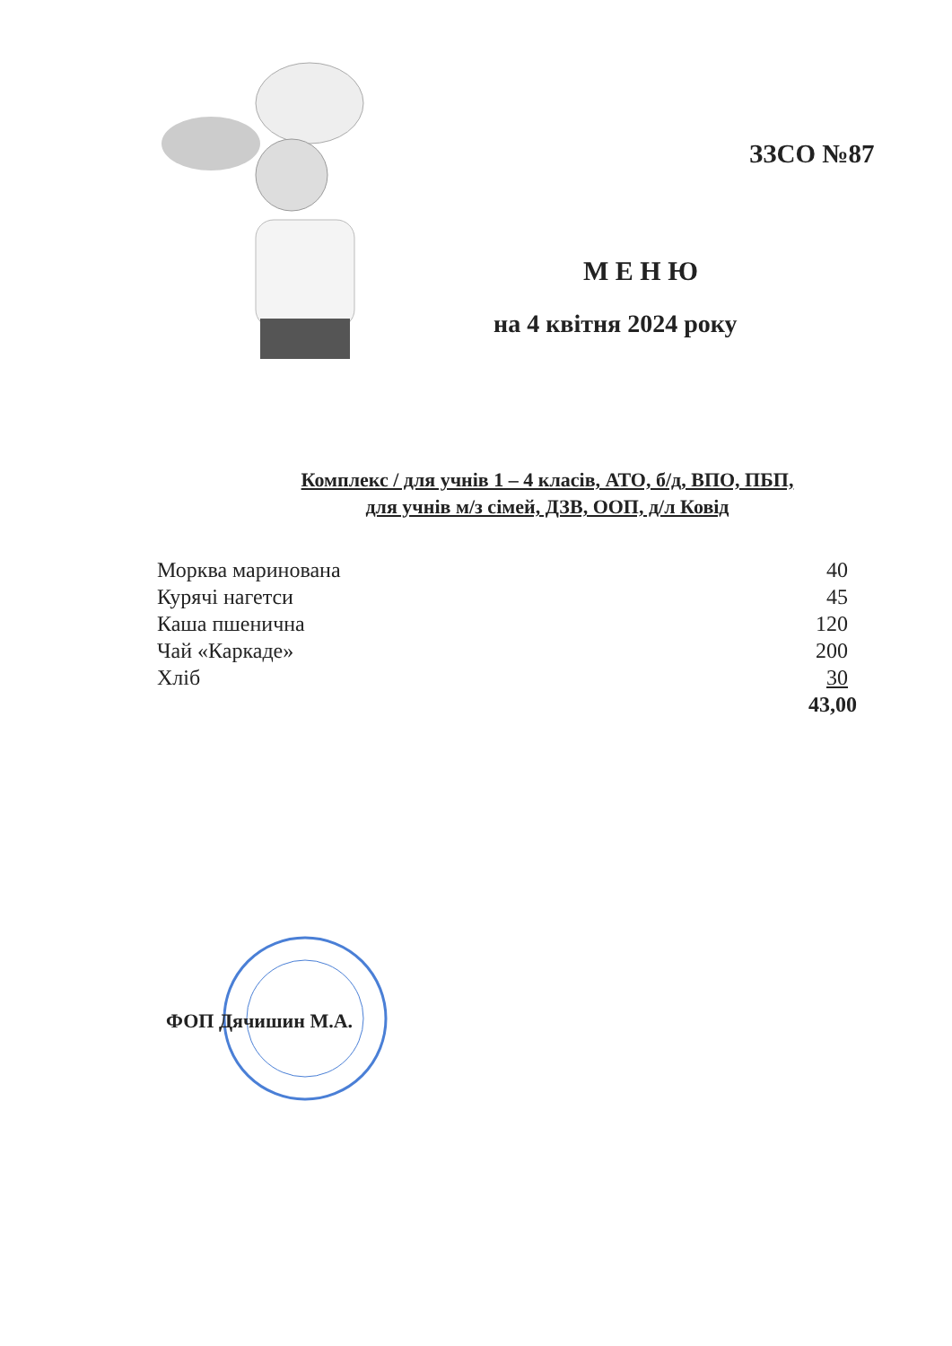ЗЗСО №87
М Е Н Ю
на 4 квітня 2024 року
Комплекс / для учнів 1 – 4 класів, АТО, б/д, ВПО, ПБП,
для учнів м/з сімей, ДЗВ, ООП, д/л Ковід
| Морква маринована | 40 |
| Курячі нагетси | 45 |
| Каша пшенична | 120 |
| Чай «Каркаде» | 200 |
| Хліб | 30 |
| | 43,00 |
ФОП Дячишин М.А.